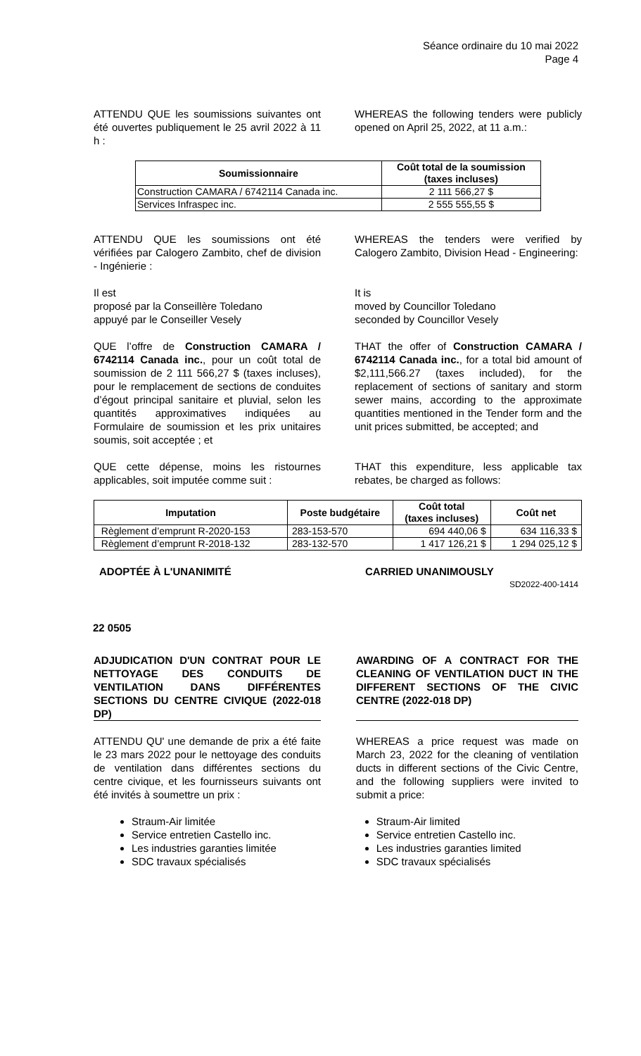Séance ordinaire du 10 mai 2022
Page 4
ATTENDU QUE les soumissions suivantes ont été ouvertes publiquement le 25 avril 2022 à 11 h :
WHEREAS the following tenders were publicly opened on April 25, 2022, at 11 a.m.:
| Soumissionnaire | Coût total de la soumission (taxes incluses) |
| --- | --- |
| Construction CAMARA / 6742114 Canada inc. | 2 111 566,27 $ |
| Services Infraspec inc. | 2 555 555,55 $ |
ATTENDU QUE les soumissions ont été vérifiées par Calogero Zambito, chef de division - Ingénierie :
WHEREAS the tenders were verified by Calogero Zambito, Division Head - Engineering:
Il est
proposé par la Conseillère Toledano
appuyé par le Conseiller Vesely
It is
moved by Councillor Toledano
seconded by Councillor Vesely
QUE l’offre de Construction CAMARA / 6742114 Canada inc., pour un coût total de soumission de 2 111 566,27 $ (taxes incluses), pour le remplacement de sections de conduites d’égout principal sanitaire et pluvial, selon les quantités approximatives indiquées au Formulaire de soumission et les prix unitaires soumis, soit acceptée ; et
THAT the offer of Construction CAMARA / 6742114 Canada inc., for a total bid amount of $2,111,566.27 (taxes included), for the replacement of sections of sanitary and storm sewer mains, according to the approximate quantities mentioned in the Tender form and the unit prices submitted, be accepted; and
QUE cette dépense, moins les ristournes applicables, soit imputée comme suit :
THAT this expenditure, less applicable tax rebates, be charged as follows:
| Imputation | Poste budgétaire | Coût total (taxes incluses) | Coût net |
| --- | --- | --- | --- |
| Règlement d’emprunt R-2020-153 | 283-153-570 | 694 440,06 $ | 634 116,33 $ |
| Règlement d’emprunt R-2018-132 | 283-132-570 | 1 417 126,21 $ | 1 294 025,12 $ |
ADOPTÉE À L'UNANIMITÉ CARRIED UNANIMOUSLY
SD2022-400-1414
22 0505
ADJUDICATION D'UN CONTRAT POUR LE NETTOYAGE DES CONDUITS DE VENTILATION DANS DIFFÉRENTES SECTIONS DU CENTRE CIVIQUE (2022-018 DP)
AWARDING OF A CONTRACT FOR THE CLEANING OF VENTILATION DUCT IN THE DIFFERENT SECTIONS OF THE CIVIC CENTRE (2022-018 DP)
ATTENDU QU' une demande de prix a été faite le 23 mars 2022 pour le nettoyage des conduits de ventilation dans différentes sections du centre civique, et les fournisseurs suivants ont été invités à soumettre un prix :
WHEREAS a price request was made on March 23, 2022 for the cleaning of ventilation ducts in different sections of the Civic Centre, and the following suppliers were invited to submit a price:
Straum-Air limitée
Service entretien Castello inc.
Les industries garanties limitée
SDC travaux spécialisés
Straum-Air limited
Service entretien Castello inc.
Les industries garanties limited
SDC travaux spécialisés